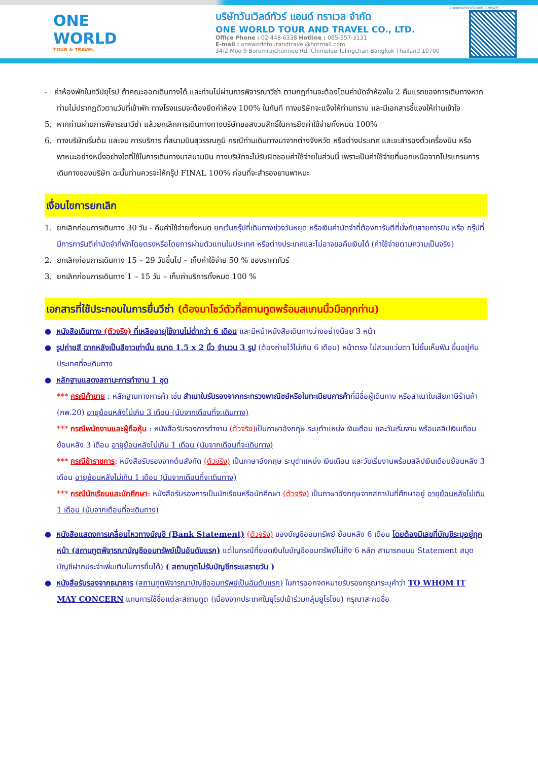ONE WORLD
TOUR & TRAVEL
บริษัทวันเวิลด์ทัวร์ แอนด์ ทราเวล จำกัด
ONE WORLD TOUR AND TRAVEL CO., LTD.
Office Phone : 02-448-6338 Hotline : 085-557-3131
E-mail : oneworldtourandtravel@hotmail.com
34/2 Moo 9 Boromrajchonnee Rd. Chimplee Talingchan Bangkok Thailand 10700
ใบอนุญาตธุรกิจนำเที่ยวเลขที่ 11/05298
- ค่าห้องพักในทวีปยุโรป ถ้าคณะออกเดินทางได้ และท่านไม่ผ่านการพิจารณาวีซ่า ตามกฎท่านจะต้องโดนค่ามัดจำห้องใน 2 คืนแรกของการเดินทางหากท่านไม่ปรากฏตัวตามวันที่เข้าพัก ทางโรงแรมจะต้องยึดค่าห้อง 100% ในทันที ทางบริษัทจะแจ้งให้ท่านทราบ และมีเอกสารชี้แจงให้ท่านเข้าใจ
5. หากท่านผ่านการพิจารณาวีซ่า แล้วยกเลิกการเดินทางทางบริษัทขอสงวนสิทธิ์ในการยึดค่าใช้จ่ายทั้งหมด 100%
6. ทางบริษัทเริ่มต้น และจบ การบริการ ที่สนามบินสุวรรณภูมิ กรณีท่านเดินทางมาจากต่างจังหวัด หรือต่างประเทศ และจะสำรองตั๋วเครื่องบิน หรือพาหนะอย่างหนึ่งอย่างใดที่ใช้ในการเดินทางมาสนามบิน ทางบริษัทจะไม่รับผิดชอบค่าใช้จ่ายในส่วนนี้ เพราะเป็นค่าใช้จ่ายที่นอกเหนือจากโปรแกรมการเดินทางของบริษัท ฉะนั้นท่านควรจะให้กรุ๊ป FINAL 100% ก่อนที่จะสำรองยานพาหนะ
เงื่อนไขการยกเลิก
1. ยกเลิกก่อนการเดินทาง 30 วัน - คืนค่าใช้จ่ายทั้งหมด ยกเว้นกรุ๊ปที่เดินทางช่วงวันหยุด หรือเงินค่ามัดจำที่ต้องการันตีที่นั่งกับสายการบิน หรือ กรุ๊ปที่มีการการันตีค่ามัดจำที่พักโดยตรงหรือโดยการผ่านตัวแทนในประเทศ หรือต่างประเทศและไม่อาจขอคืนเงินได้ (ค่าใช้จ่ายตามความเป็นจริง)
2. ยกเลิกก่อนการเดินทาง 15 – 29 วันขึ้นไป – เก็บค่าใช้จ่าย 50 % ของราคาทัวร์
3. ยกเลิกก่อนการเดินทาง 1 – 15 วัน – เก็บค่าบริการทั้งหมด 100 %
เอกสารที่ใช้ประกอบในการยื่นวีซ่า (ต้องมาโชว์ตัวที่สถานทูตพร้อมสแกนนิ้วมือทุกท่าน)
● หนังสือเดินทาง (ตัวจริง) ที่เหลืออายุใช้งานไม่ต่ำกว่า 6 เดือน และมีหน้าหนังสือเดินทางว่างอย่างน้อย 3 หน้า
● รูปถ่ายสี ฉากหลังเป็นสีขาวเท่านั้น ขนาด 1.5 x 2 นิ้ว จำนวน 3 รูป (ต้องถ่ายไว้ไม่เกิน 6 เดือน) หน้าตรง ไม่สวมแว่นตา ไม่ยิ้มเห็นฟัน ขึ้นอยู่กับประเทศที่จะเดินทาง
● หลักฐานแสดงสถานะการทำงาน 1 ชุด
*** กรณีค้าขาย : หลักฐานทางการค้า เช่น สำเนาใบรับรองจากกระทรวงพาณิชย์หรือใบทะเบียนการค้าที่มีชื่อผู้เดินทาง หรือสำเนาใบเสียภาษีร้านค้า (ภพ.20) อายุย้อนหลังไม่เกิน 3 เดือน (นับจากเดือนที่จะเดินทาง)
*** กรณีพนักงานและผู้ถือหุ้น : หนังสือรับรองการทำงาน (ตัวจริง) เป็นภาษาอังกฤษ ระบุตำแหน่ง เงินเดือน และวันเริ่มงาน พร้อมสลิปเงินเดือน ย้อนหลัง 3 เดือน อายุย้อนหลังไม่เกิน 1 เดือน (นับจากเดือนที่จะเดินทาง)
*** กรณีข้าราชการ: หนังสือรับรองจากต้นสังกัด (ตัวจริง) เป็นภาษาอังกฤษ ระบุตำแหน่ง เงินเดือน และวันเริ่มงานพร้อมสลิปเงินเดือนย้อนหลัง 3 เดือน อายุย้อนหลังไม่เกิน 1 เดือน (นับจากเดือนที่จะเดินทาง)
*** กรณีนักเรียนและนักศึกษา: หนังสือรับรองการเป็นนักเรียนหรือนักศึกษา (ตัวจริง) เป็นภาษาอังกฤษจากสถาบันที่ศึกษาอยู่ อายุย้อนหลังไม่เกิน 1 เดือน (นับจากเดือนที่จะเดินทาง)
● หนังสือแสดงการเคลื่อนไหวทางบัญชี (Bank Statement) (ตัวจริง) ของบัญชีออมทรัพย์ ย้อนหลัง 6 เดือน โดยต้องมีเลขที่บัญชีระบุอยู่ทุกหน้า (สถานทูตพิจารณาบัญชีออมทรัพย์เป็นอันดับแรก) แต่ในกรณีที่ยอดเงินในบัญชีออมทรัพย์ไม่ถึง 6 หลัก สามารถแนบ Statement สมุดบัญชีฝากประจำเพิ่มเติมในการยื่นได้) ( สถานทูตไม่รับบัญชีกระแสรายวัน )
● หนังสือรับรองจากธนาคาร (สถานทูตพิจารณาบัญชีออมทรัพย์เป็นอันดับแรก) ในการออกจดหมายรับรองกรุณาระบุคำว่า TO WHOM IT MAY CONCERN แทนการใช้ชื่อแต่ละสถานทูต (เนื่องจากประเทศในยุโรปเข้าร่วมกลุ่มยูโรโซน) กรุณาสะกดชื่อ